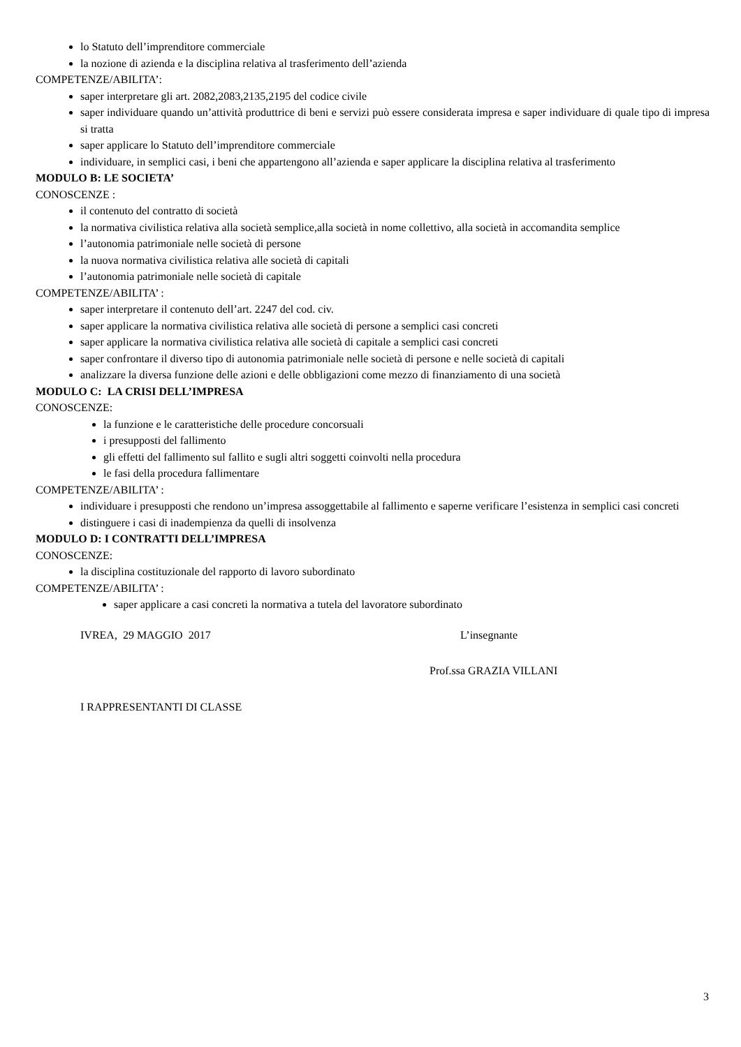lo Statuto dell’imprenditore commerciale
la nozione di azienda e la disciplina relativa al trasferimento dell’azienda
COMPETENZE/ABILITA’:
saper interpretare gli art. 2082,2083,2135,2195 del codice civile
saper individuare quando un’attività produttrice di beni e servizi può essere considerata impresa e saper individuare di quale tipo di impresa si tratta
saper applicare lo Statuto dell’imprenditore commerciale
individuare, in semplici casi, i beni che appartengono all’azienda e saper applicare la disciplina relativa al trasferimento
MODULO B: LE SOCIETA’
CONOSCENZE :
il contenuto del contratto di società
la normativa civilistica relativa alla società semplice,alla società in nome collettivo, alla società in accomandita semplice
l’autonomia patrimoniale nelle società di persone
la nuova normativa civilistica relativa alle società di capitali
l’autonomia patrimoniale nelle società di capitale
COMPETENZE/ABILITA’ :
saper interpretare il contenuto dell’art. 2247 del cod. civ.
saper applicare la normativa civilistica relativa alle società di persone a semplici casi concreti
saper applicare la normativa civilistica relativa alle società di capitale a semplici casi concreti
saper confrontare il diverso tipo di autonomia patrimoniale nelle società di persone e nelle società di capitali
analizzare la diversa funzione delle azioni e delle obbligazioni come mezzo di finanziamento di una società
MODULO C: LA CRISI DELL’IMPRESA
CONOSCENZE:
la funzione e le caratteristiche delle procedure concorsuali
i presupposti del fallimento
gli effetti del fallimento sul fallito e sugli altri soggetti coinvolti nella procedura
le fasi della procedura fallimentare
COMPETENZE/ABILITA’ :
individuare i presupposti che rendono un’impresa assoggettabile al fallimento e saperne verificare l’esistenza in semplici casi concreti
distinguere i casi di inadempienza da quelli di insolvenza
MODULO D: I CONTRATTI DELL’IMPRESA
CONOSCENZE:
la disciplina costituzionale del rapporto di lavoro subordinato
COMPETENZE/ABILITA’ :
saper applicare a casi concreti la normativa a tutela del lavoratore subordinato
IVREA, 29 MAGGIO 2017 L’insegnante
Prof.ssa GRAZIA VILLANI
I RAPPRESENTANTI DI CLASSE
3